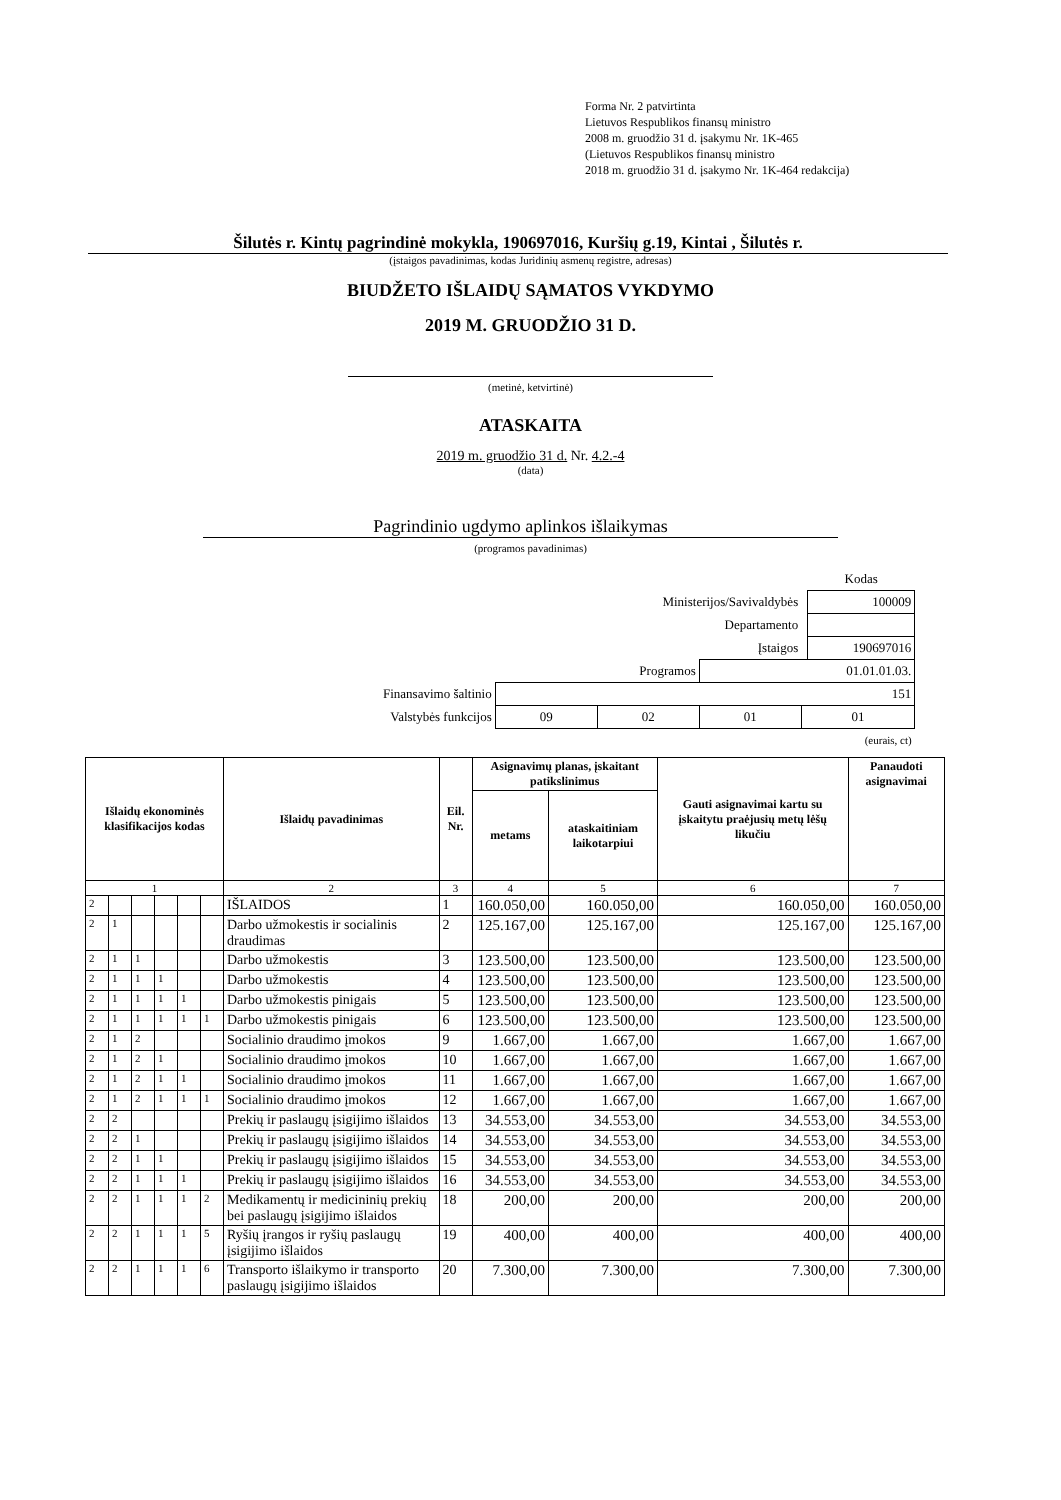Forma Nr. 2 patvirtinta
Lietuvos Respublikos finansų ministro
2008 m. gruodžio 31 d. įsakymu Nr. 1K-465
(Lietuvos Respublikos finansų ministro
2018 m. gruodžio 31 d. įsakymo Nr. 1K-464 redakcija)
Šilutės r. Kintų pagrindinė mokykla, 190697016, Kuršių g.19, Kintai , Šilutės r.
(įstaigos pavadinimas, kodas Juridinių asmenų registre, adresas)
BIUDŽETO IŠLAIDŲ SĄMATOS VYKDYMO
2019 M. GRUODŽIO 31 D.
(metinė, ketvirtinė)
ATASKAITA
2019 m. gruodžio 31 d. Nr. 4.2.-4
(data)
Pagrindinio ugdymo aplinkos išlaikymas
(programos pavadinimas)
| | | | | | Kodas |
| Ministerijos/Savivaldybės | | | | | 100009 |
| Departamento | | | | | |
| Įstaigos | | | | | 190697016 |
| Programos | | | 01.01.01.03. | | |
| Finansavimo šaltinio | 151 | | | | |
| Valstybės funkcijos | 09 | 02 | 01 | 01 | |
| (eurais, ct) | | | | | |
| Išlaidų ekonominės klasifikacijos kodas | | | | | | Išlaidų pavadinimas | Eil. Nr. | Asignavimų planas, įskaitant patikslinimus | | Gauti asignavimai kartu su įskaitytu praėjusių metų lėšų likučiu | Panaudoti asignavimai |
| --- | --- | --- | --- | --- | --- | --- | --- | --- | --- | --- | --- |
| | | | | | | | | metams | ataskaitiniam laikotarpiui | | |
| 1 | | | | | | 2 | 3 | 4 | 5 | 6 | 7 |
| 2 | | | | | | IŠLAIDOS | 1 | 160.050,00 | 160.050,00 | 160.050,00 | 160.050,00 |
| 2 | 1 | | | | | Darbo užmokestis ir socialinis draudimas | 2 | 125.167,00 | 125.167,00 | 125.167,00 | 125.167,00 |
| 2 | 1 | 1 | | | | Darbo užmokestis | 3 | 123.500,00 | 123.500,00 | 123.500,00 | 123.500,00 |
| 2 | 1 | 1 | 1 | | | Darbo užmokestis | 4 | 123.500,00 | 123.500,00 | 123.500,00 | 123.500,00 |
| 2 | 1 | 1 | 1 | 1 | | Darbo užmokestis pinigais | 5 | 123.500,00 | 123.500,00 | 123.500,00 | 123.500,00 |
| 2 | 1 | 1 | 1 | 1 | 1 | Darbo užmokestis pinigais | 6 | 123.500,00 | 123.500,00 | 123.500,00 | 123.500,00 |
| 2 | 1 | 2 | | | | Socialinio draudimo įmokos | 9 | 1.667,00 | 1.667,00 | 1.667,00 | 1.667,00 |
| 2 | 1 | 2 | 1 | | | Socialinio draudimo įmokos | 10 | 1.667,00 | 1.667,00 | 1.667,00 | 1.667,00 |
| 2 | 1 | 2 | 1 | 1 | | Socialinio draudimo įmokos | 11 | 1.667,00 | 1.667,00 | 1.667,00 | 1.667,00 |
| 2 | 1 | 2 | 1 | 1 | 1 | Socialinio draudimo įmokos | 12 | 1.667,00 | 1.667,00 | 1.667,00 | 1.667,00 |
| 2 | 2 | | | | | Prekių ir paslaugų įsigijimo išlaidos | 13 | 34.553,00 | 34.553,00 | 34.553,00 | 34.553,00 |
| 2 | 2 | 1 | | | | Prekių ir paslaugų įsigijimo išlaidos | 14 | 34.553,00 | 34.553,00 | 34.553,00 | 34.553,00 |
| 2 | 2 | 1 | 1 | | | Prekių ir paslaugų įsigijimo išlaidos | 15 | 34.553,00 | 34.553,00 | 34.553,00 | 34.553,00 |
| 2 | 2 | 1 | 1 | 1 | | Prekių ir paslaugų įsigijimo išlaidos | 16 | 34.553,00 | 34.553,00 | 34.553,00 | 34.553,00 |
| 2 | 2 | 1 | 1 | 1 | 2 | Medikamentų ir medicininių prekių bei paslaugų įsigijimo išlaidos | 18 | 200,00 | 200,00 | 200,00 | 200,00 |
| 2 | 2 | 1 | 1 | 1 | 5 | Ryšių įrangos ir ryšių paslaugų įsigijimo išlaidos | 19 | 400,00 | 400,00 | 400,00 | 400,00 |
| 2 | 2 | 1 | 1 | 1 | 6 | Transporto išlaikymo ir transporto paslaugų įsigijimo išlaidos | 20 | 7.300,00 | 7.300,00 | 7.300,00 | 7.300,00 |